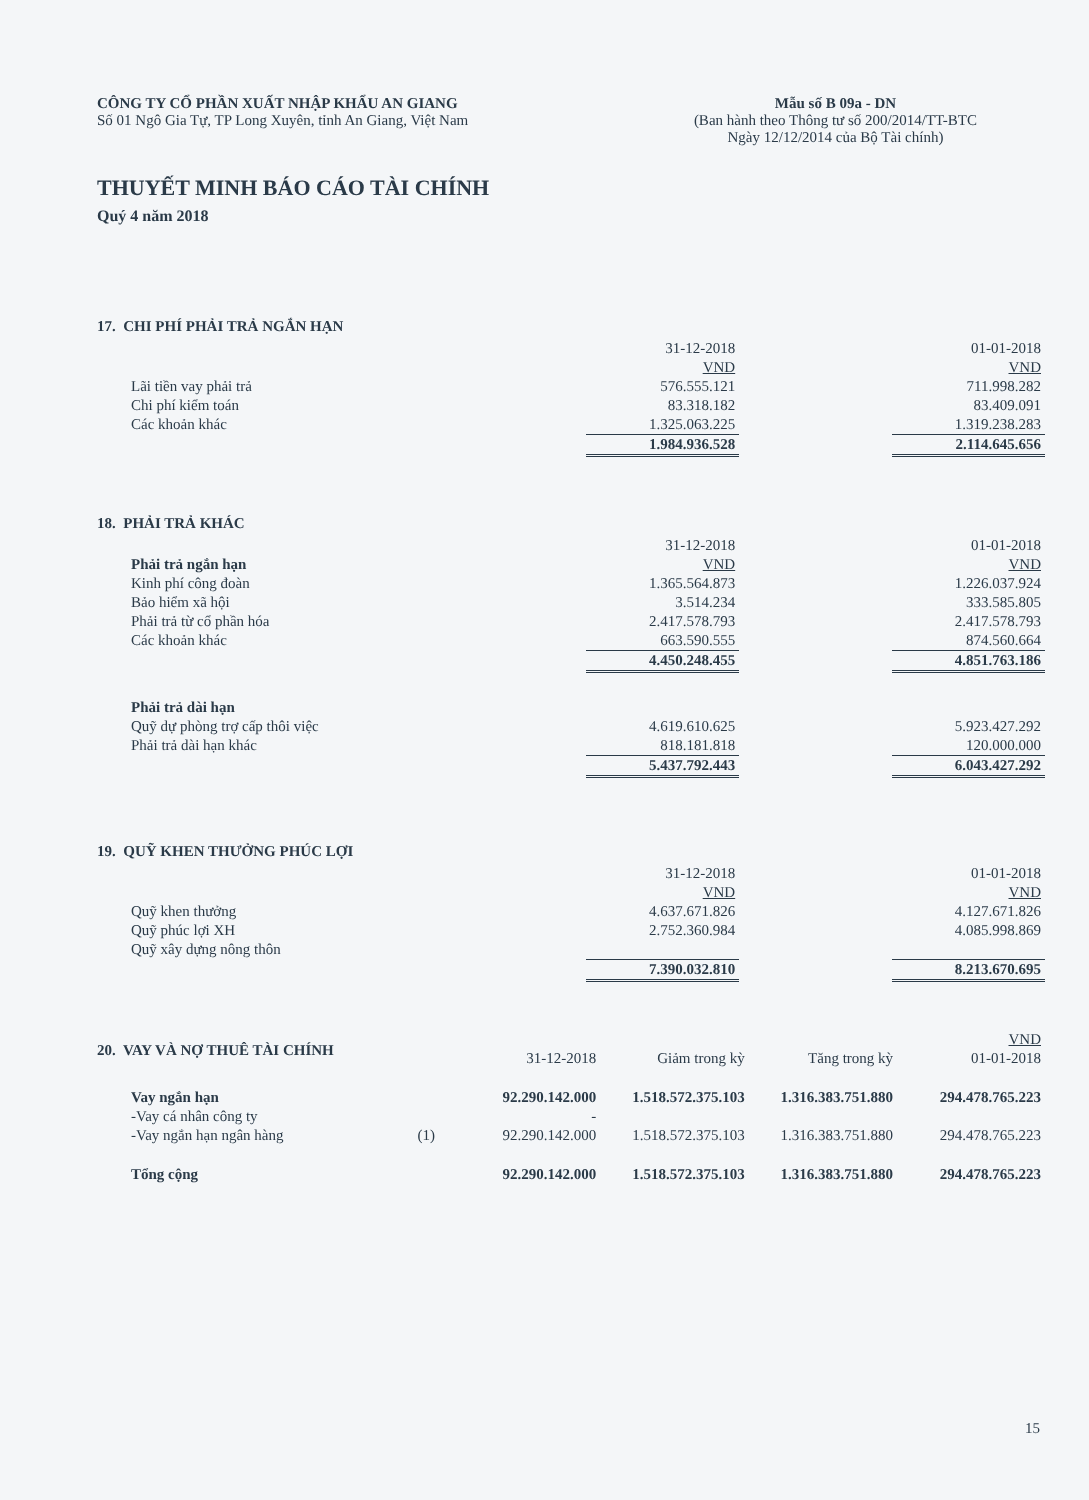CÔNG TY CỔ PHẦN XUẤT NHẬP KHẨU AN GIANG
Số 01 Ngô Gia Tự, TP Long Xuyên, tỉnh An Giang, Việt Nam
Mẫu số B 09a - DN
(Ban hành theo Thông tư số 200/2014/TT-BTC
Ngày 12/12/2014 của Bộ Tài chính)
THUYẾT MINH BÁO CÁO TÀI CHÍNH
Quý 4 năm 2018
17. CHI PHÍ PHẢI TRẢ NGẮN HẠN
| | 31-12-2018 | | 01-01-2018 |
| | VND | | VND |
| Lãi tiền vay phải trả | 576.555.121 | | 711.998.282 |
| Chi phí kiểm toán | 83.318.182 | | 83.409.091 |
| Các khoản khác | 1.325.063.225 | | 1.319.238.283 |
| | 1.984.936.528 | | 2.114.645.656 |
18. PHẢI TRẢ KHÁC
| | 31-12-2018 | | 01-01-2018 |
| Phải trả ngắn hạn | VND | | VND |
| Kinh phí công đoàn | 1.365.564.873 | | 1.226.037.924 |
| Bảo hiểm xã hội | 3.514.234 | | 333.585.805 |
| Phải trả từ cổ phần hóa | 2.417.578.793 | | 2.417.578.793 |
| Các khoản khác | 663.590.555 | | 874.560.664 |
| | 4.450.248.455 | | 4.851.763.186 |
| Phải trả dài hạn | | | |
| Quỹ dự phòng trợ cấp thôi việc | 4.619.610.625 | | 5.923.427.292 |
| Phải trả dài hạn khác | 818.181.818 | | 120.000.000 |
| | 5.437.792.443 | | 6.043.427.292 |
19. QUỸ KHEN THƯỞNG PHÚC LỢI
| | 31-12-2018 | | 01-01-2018 |
| | VND | | VND |
| Quỹ khen thưởng | 4.637.671.826 | | 4.127.671.826 |
| Quỹ phúc lợi XH | 2.752.360.984 | | 4.085.998.869 |
| Quỹ xây dựng nông thôn | | | |
| | 7.390.032.810 | | 8.213.670.695 |
20. VAY VÀ NỢ THUÊ TÀI CHÍNH
| | | | | | VND |
| | | 31-12-2018 | Giảm trong kỳ | Tăng trong kỳ | 01-01-2018 |
| Vay ngắn hạn | | 92.290.142.000 | 1.518.572.375.103 | 1.316.383.751.880 | 294.478.765.223 |
| -Vay cá nhân công ty | | - | | | |
| -Vay ngắn hạn ngân hàng | (1) | 92.290.142.000 | 1.518.572.375.103 | 1.316.383.751.880 | 294.478.765.223 |
| Tổng cộng | | 92.290.142.000 | 1.518.572.375.103 | 1.316.383.751.880 | 294.478.765.223 |
15